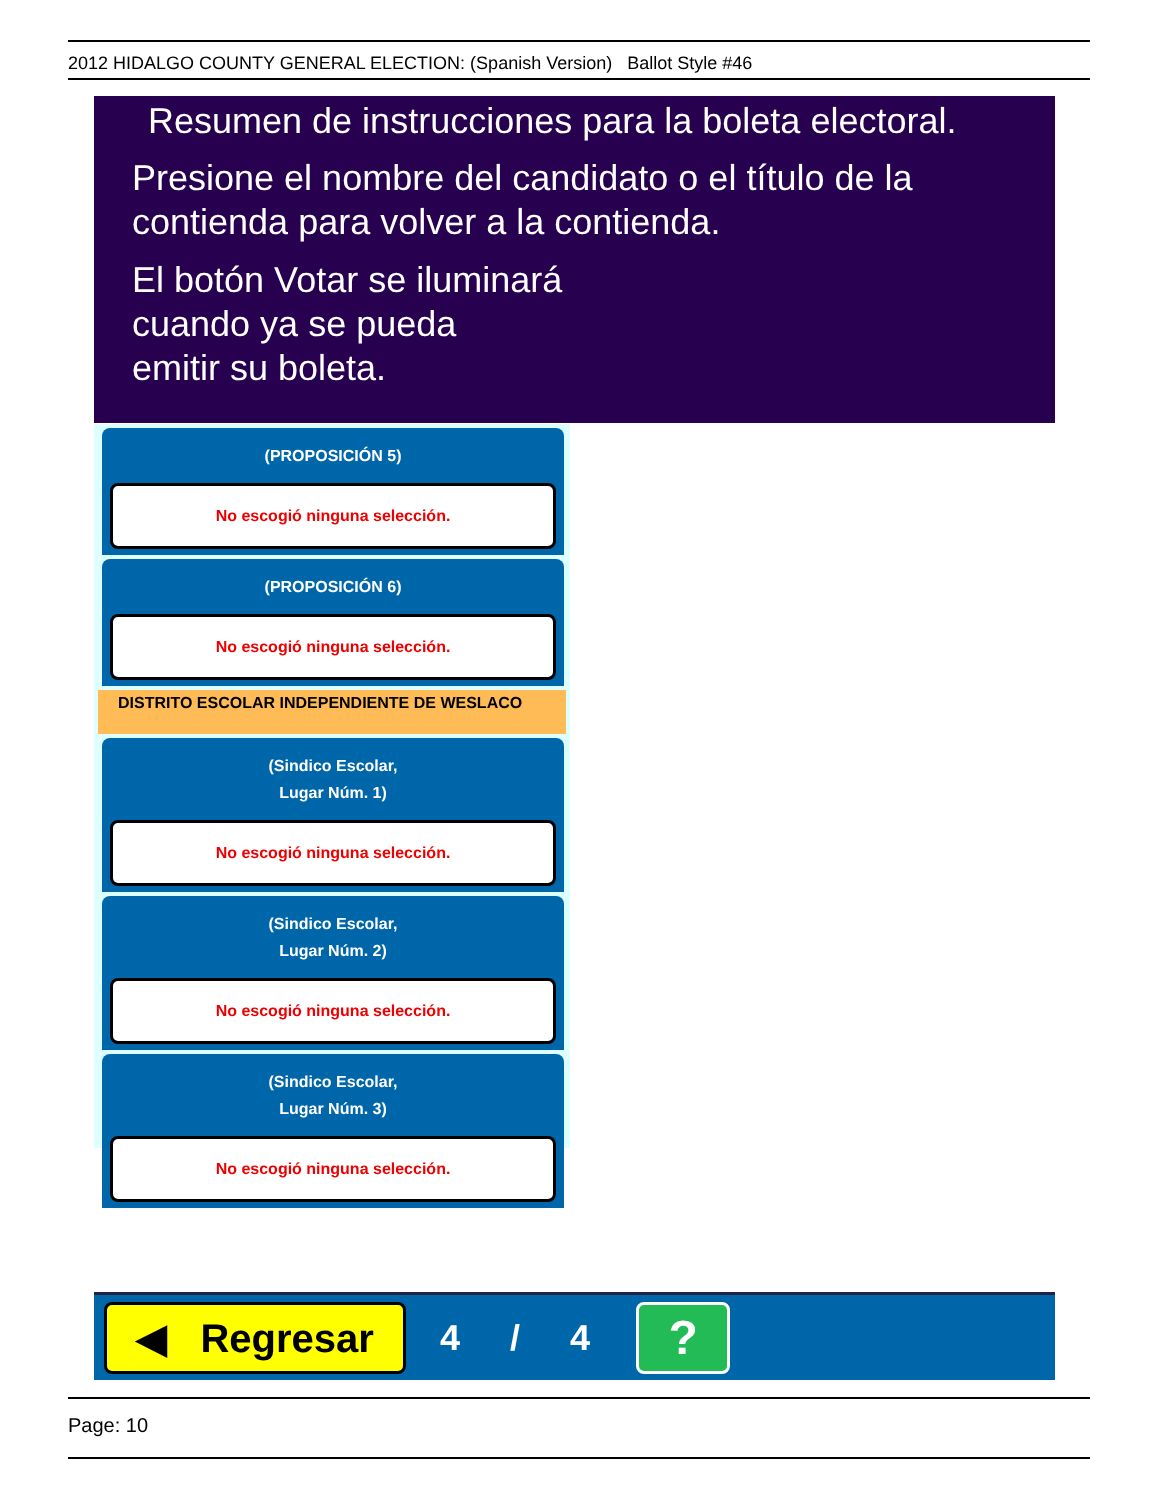2012 HIDALGO COUNTY GENERAL ELECTION: (Spanish Version) Ballot Style #46
Resumen de instrucciones para la boleta electoral.
Presione el nombre del candidato o el título de la contienda para volver a la contienda.
El botón Votar se iluminará
cuando ya se pueda
emitir su boleta.
(PROPOSICIÓN 5)
No escogió ninguna selección.
(PROPOSICIÓN 6)
No escogió ninguna selección.
DISTRITO ESCOLAR INDEPENDIENTE DE WESLACO
(Sindico Escolar,
Lugar Núm. 1)
No escogió ninguna selección.
(Sindico Escolar,
Lugar Núm. 2)
No escogió ninguna selección.
(Sindico Escolar,
Lugar Núm. 3)
No escogió ninguna selección.
◀ Regresar
4 / 4
?
Page: 10